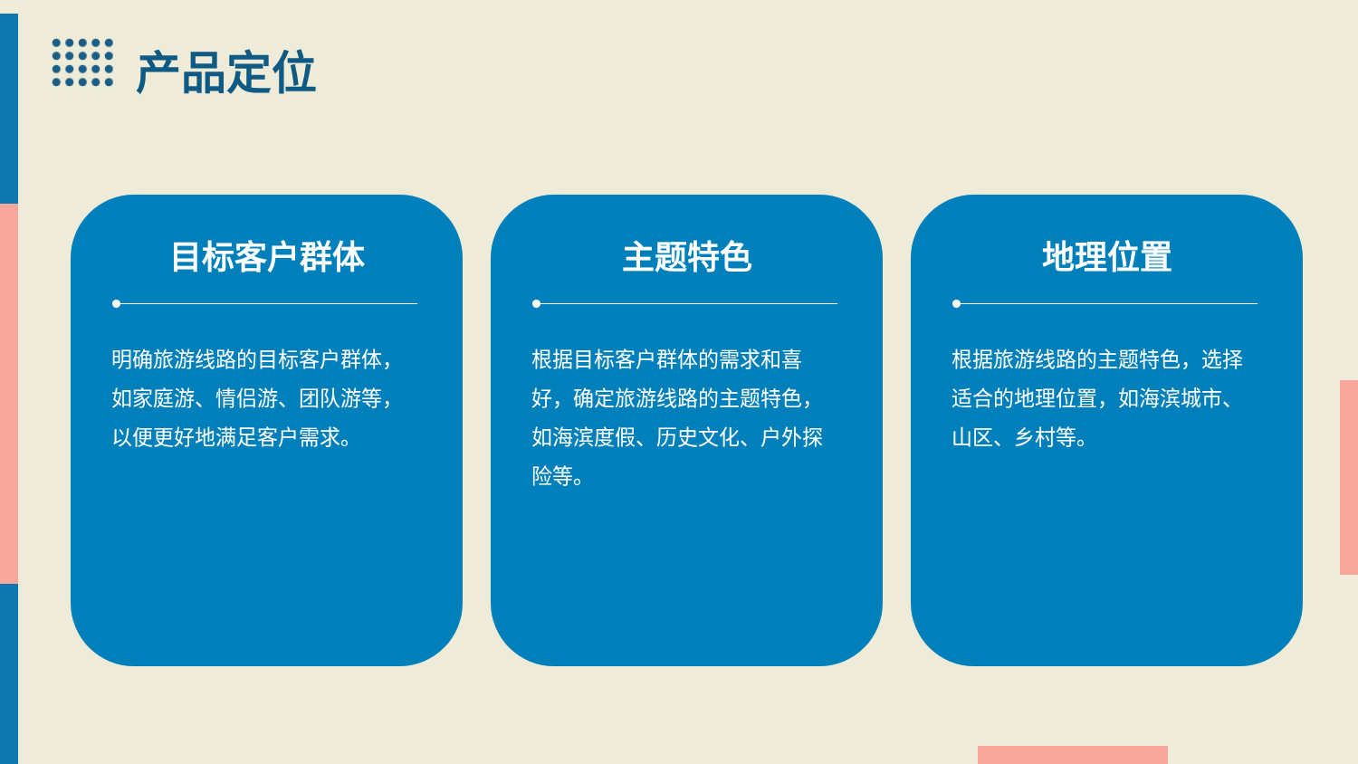产品定位
目标客户群体
明确旅游线路的目标客户群体，如家庭游、情侣游、团队游等，以便更好地满足客户需求。
主题特色
根据目标客户群体的需求和喜好，确定旅游线路的主题特色，如海滨度假、历史文化、户外探险等。
地理位置
根据旅游线路的主题特色，选择适合的地理位置，如海滨城市、山区、乡村等。